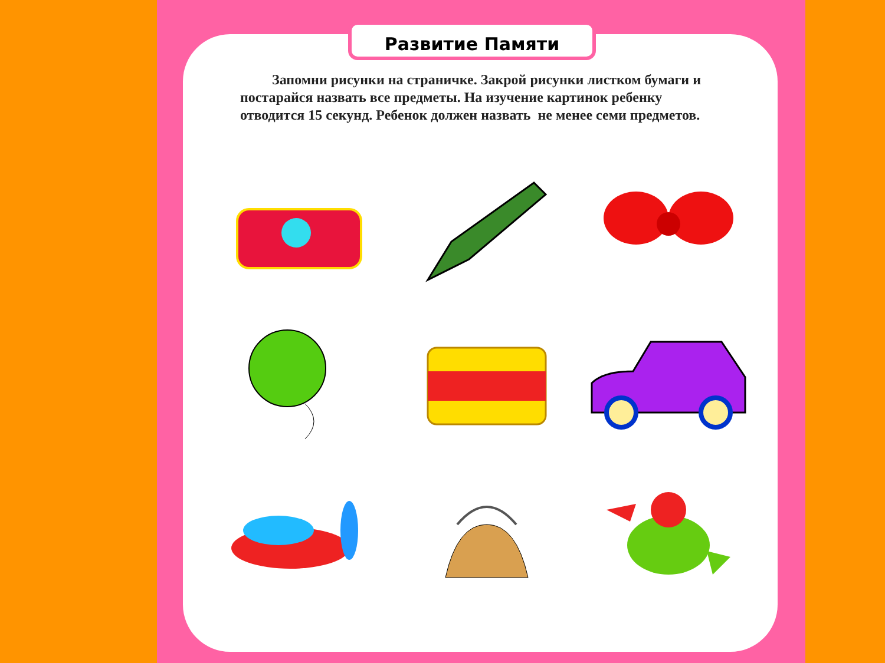Развитие Памяти
Запомни рисунки на страничке. Закрой рисунки листком бумаги и постарайся назвать все предметы. На изучение картинок ребенку отводится 15 секунд. Ребенок должен назвать не менее семи предметов.